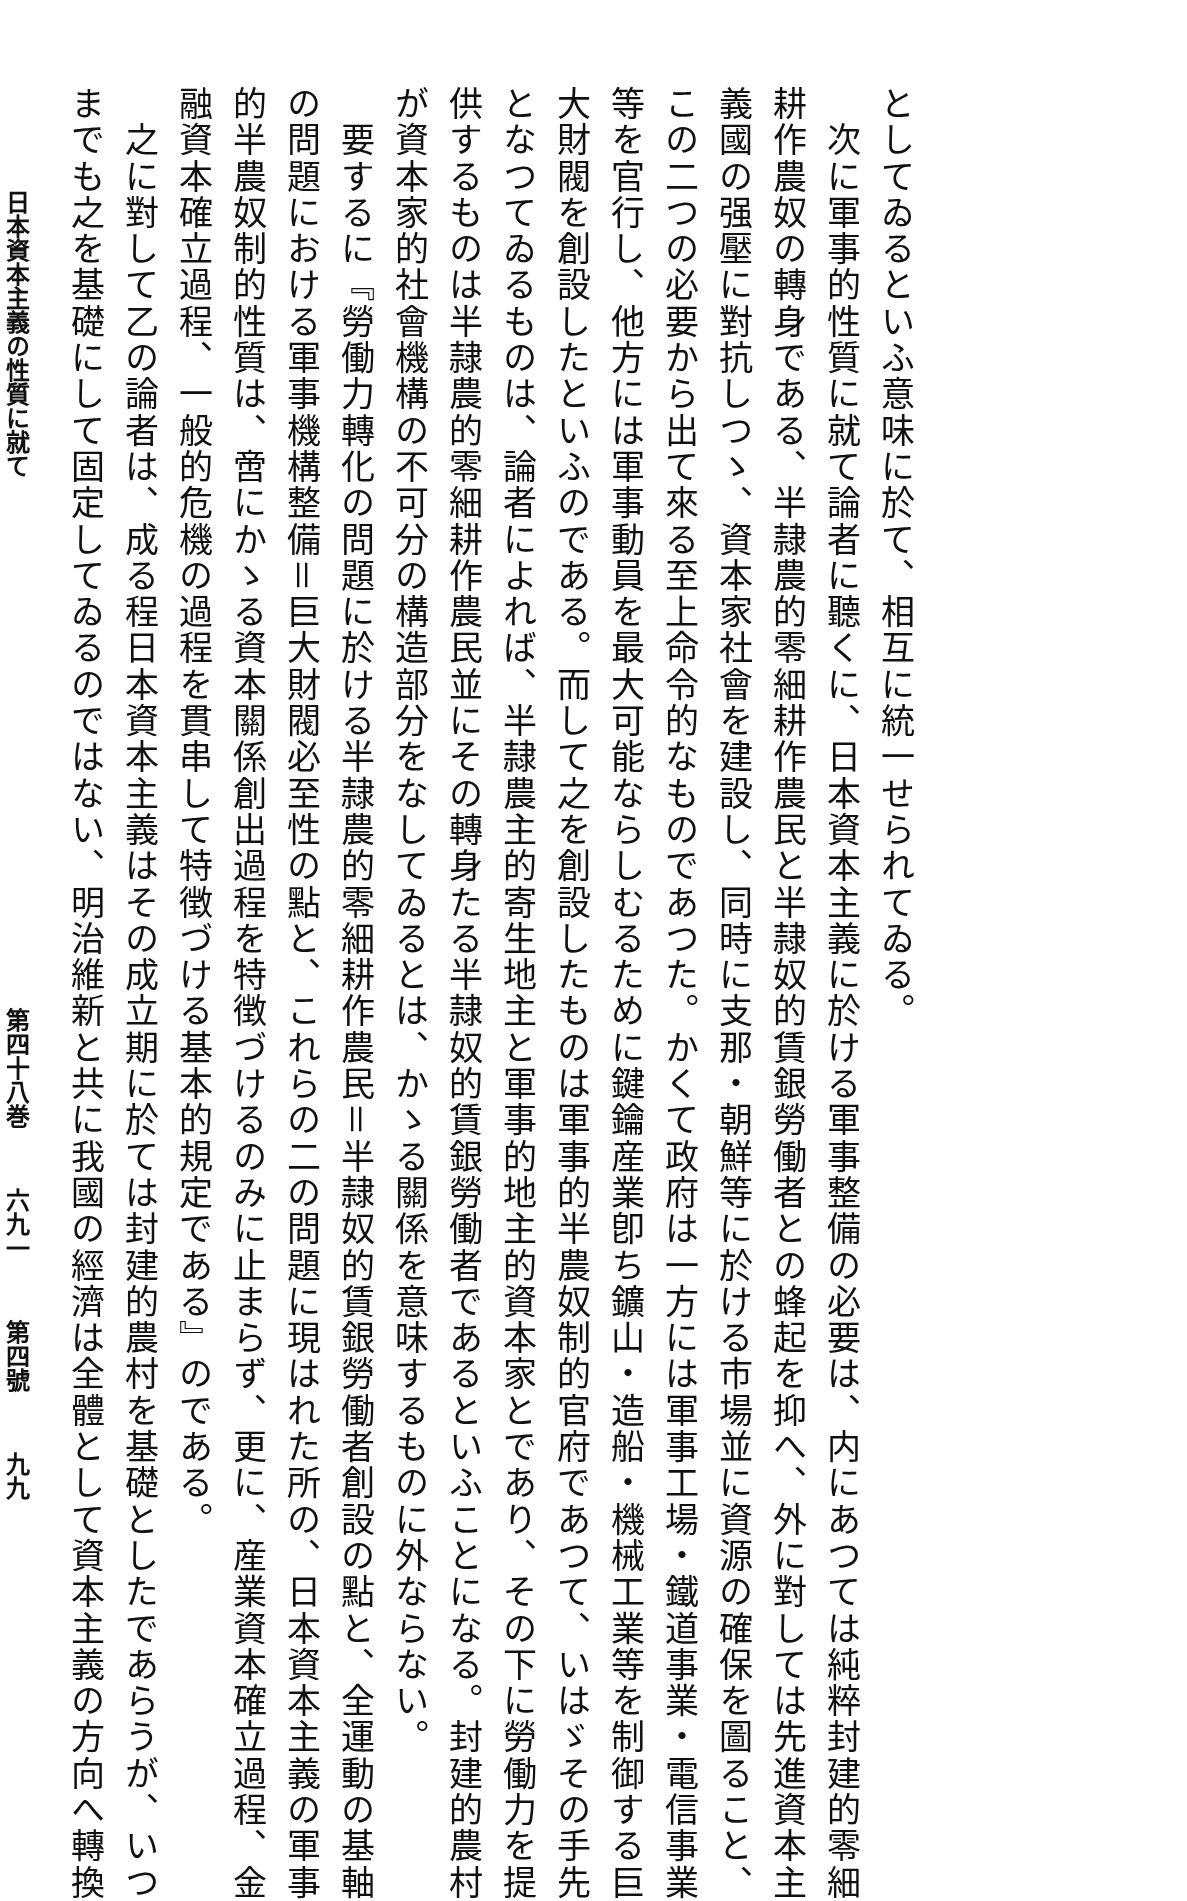としてゐるといふ意味に於て、相互に統一せられてゐる。
　次に軍事的性質に就て論者に聽くに、日本資本主義に於ける軍事整備の必要は、内にあつては純粹封建的零細
耕作農奴の轉身である、半隷農的零細耕作農民と半隷奴的賃銀勞働者との蜂起を抑へ、外に對しては先進資本主
義國の强壓に對抗しつゝ、資本家社會を建設し、同時に支那・朝鮮等に於ける市場並に資源の確保を圖ること、
この二つの必要から出て來る至上命令的なものであつた。かくて政府は一方には軍事工場・鐵道事業・電信事業
等を官行し、他方には軍事動員を最大可能ならしむるために鍵鑰産業卽ち鑛山・造船・機械工業等を制御する巨
大財閥を創設したといふのである。而して之を創設したものは軍事的半農奴制的官府であつて、いはゞその手先
となつてゐるものは、論者によれば、半隷農主的寄生地主と軍事的地主的資本家とであり、その下に勞働力を提
供するものは半隷農的零細耕作農民並にその轉身たる半隷奴的賃銀勞働者であるといふことになる。封建的農村
が資本家的社會機構の不可分の構造部分をなしてゐるとは、かゝる關係を意味するものに外ならない。
　要するに『勞働力轉化の問題に於ける半隷農的零細耕作農民＝半隷奴的賃銀勞働者創設の點と、全運動の基軸
の問題における軍事機構整備＝巨大財閥必至性の點と、これらの二の問題に現はれた所の、日本資本主義の軍事
的半農奴制的性質は、啻にかゝる資本關係創出過程を特徴づけるのみに止まらず、更に、産業資本確立過程、金
融資本確立過程、一般的危機の過程を貫串して特徴づける基本的規定である』のである。
　之に對して乙の論者は、成る程日本資本主義はその成立期に於ては封建的農村を基礎としたであらうが、いつ
までも之を基礎にして固定してゐるのではない、明治維新と共に我國の經濟は全體として資本主義の方向へ轉換
日本資本主義の性質に就て 第四十八巻 六九一 第四號 九九